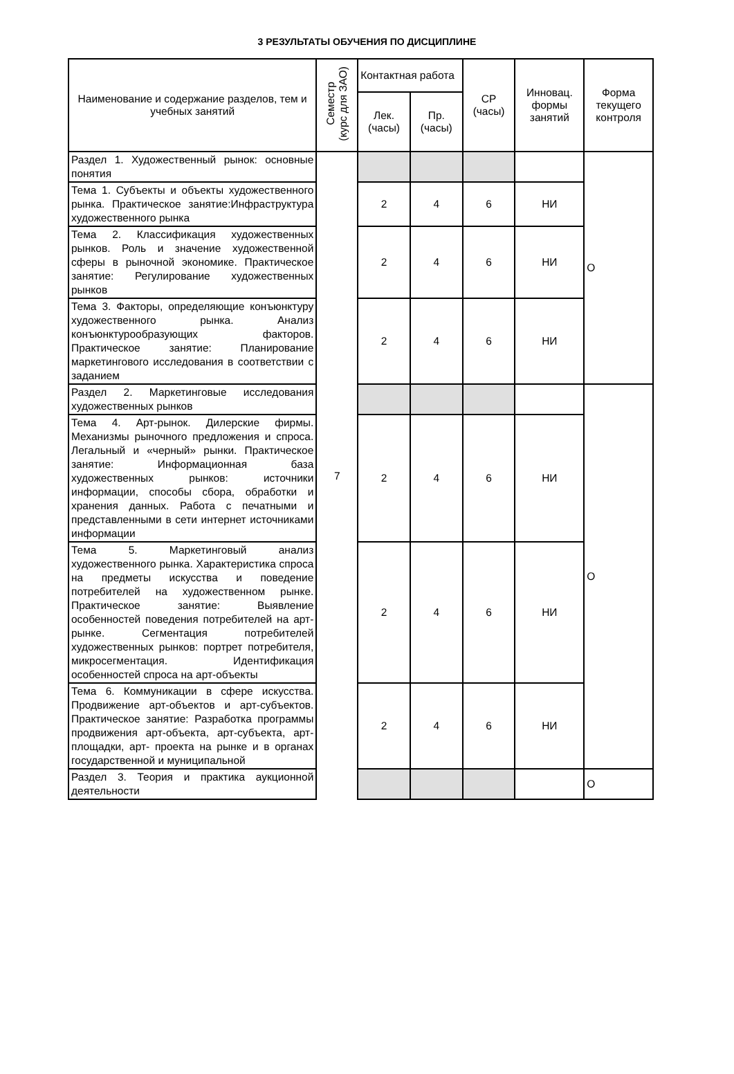3 РЕЗУЛЬТАТЫ ОБУЧЕНИЯ ПО ДИСЦИПЛИНЕ
| Наименование и содержание разделов, тем и учебных занятий | Семестр (курс для ЗАО) | Контактная работа | | СР (часы) | Инновац. формы занятий | Форма текущего контроля |
| --- | --- | --- | --- | --- | --- | --- |
| | | Лек. (часы) | Пр. (часы) | | | |
| Раздел 1. Художественный рынок: основные понятия | 7 | | | | | О |
| Тема 1. Субъекты и объекты художественного рынка. Практическое занятие:Инфраструктура художественного рынка | | 2 | 4 | 6 | НИ | |
| Тема 2. Классификация художественных рынков. Роль и значение художественной сферы в рыночной экономике. Практическое занятие: Регулирование художественных рынков | | 2 | 4 | 6 | НИ | |
| Тема 3. Факторы, определяющие конъюнктуру художественного рынка. Анализ конъюнктурообразующих факторов. Практическое занятие: Планирование маркетингового исследования в соответствии с заданием | | 2 | 4 | 6 | НИ | |
| Раздел 2. Маркетинговые исследования художественных рынков | | | | | | О |
| Тема 4. Арт-рынок. Дилерские фирмы. Механизмы рыночного предложения и спроса. Легальный и «черный» рынки. Практическое занятие: Информационная база художественных рынков: источники информации, способы сбора, обработки и хранения данных. Работа с печатными и представленными в сети интернет источниками информации | | 2 | 4 | 6 | НИ | |
| Тема 5. Маркетинговый анализ художественного рынка. Характеристика спроса на предметы искусства и поведение потребителей на художественном рынке. Практическое занятие: Выявление особенностей поведения потребителей на арт-рынке. Сегментация потребителей художественных рынков: портрет потребителя, микросегментация. Идентификация особенностей спроса на арт-объекты | | 2 | 4 | 6 | НИ | |
| Тема 6. Коммуникации в сфере искусства. Продвижение арт-объектов и арт-субъектов. Практическое занятие: Разработка программы продвижения арт-объекта, арт-субъекта, арт-площадки, арт- проекта на рынке и в органах государственной и муниципальной | | 2 | 4 | 6 | НИ | |
| Раздел 3. Теория и практика аукционной деятельности | | | | | | О |